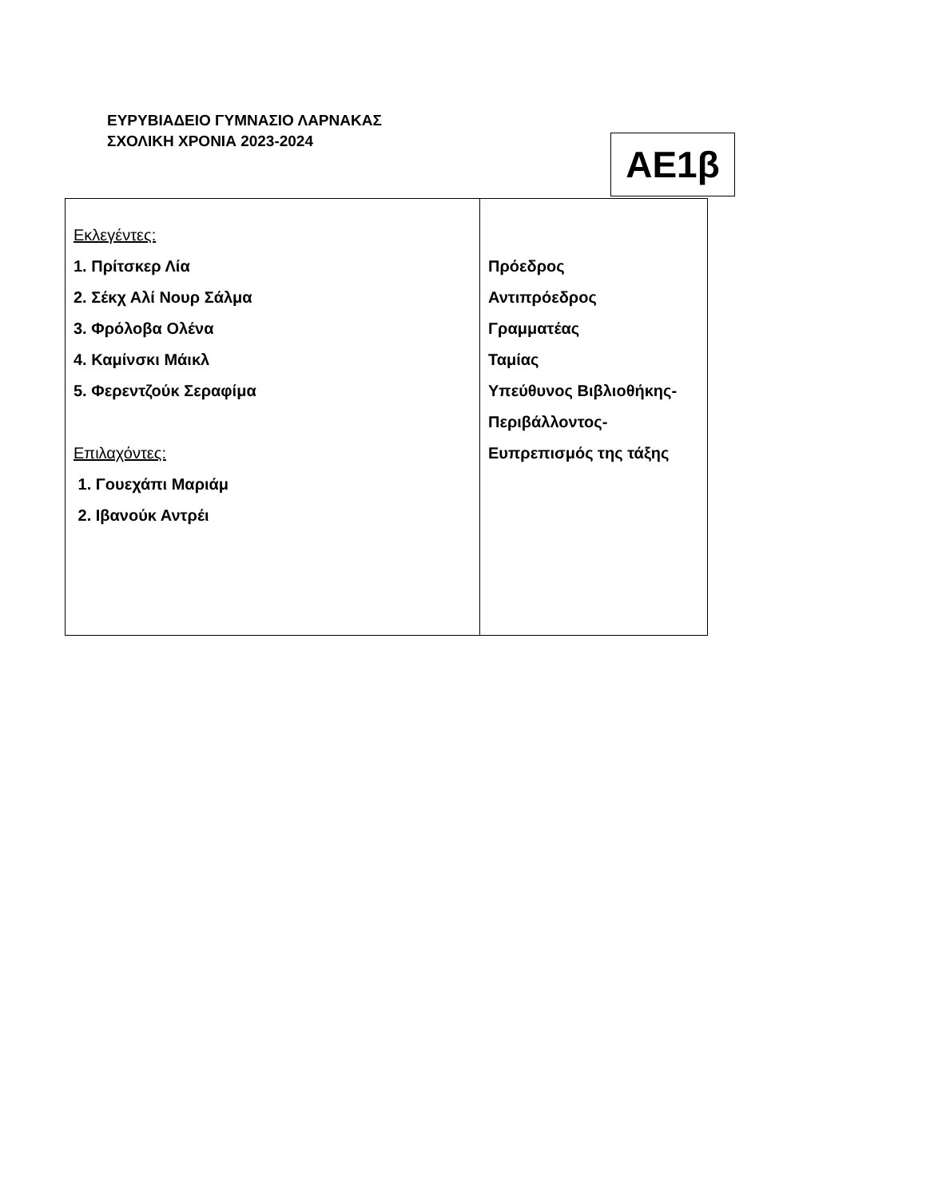ΕΥΡΥΒΙΑΔΕΙΟ ΓΥΜΝΑΣΙΟ ΛΑΡΝΑΚΑΣ
ΣΧΟΛΙΚΗ ΧΡΟΝΙΑ 2023-2024
ΑΕ1β
| Εκλεγέντες: 1. Πρίτσκερ Λία 2. Σέκχ Αλί Νουρ Σάλμα 3. Φρόλοβα Ολένα 4. Καμίνσκι Μάικλ 5. Φερεντζούκ Σεραφίμα Επιλαχόντες: 1. Γουεχάπι Μαριάμ 2. Ιβανούκ Αντρέι | Πρόεδρος Αντιπρόεδρος Γραμματέας Ταμίας Υπεύθυνος Βιβλιοθήκης- Περιβάλλοντος- Ευπρεπισμός της τάξης |